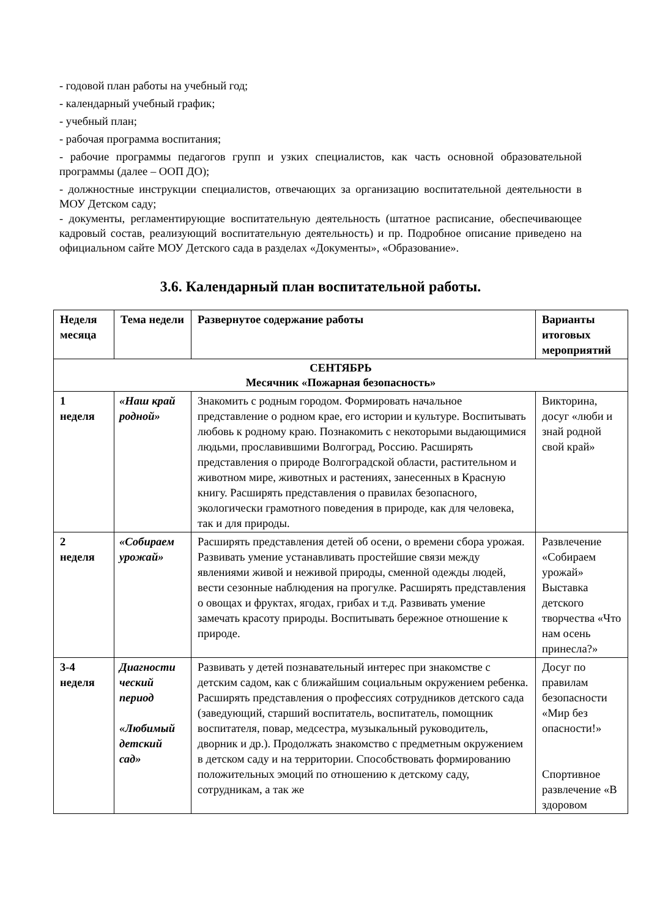- годовой план работы на учебный год;
- календарный учебный график;
- учебный план;
- рабочая программа воспитания;
- рабочие программы педагогов групп и узких специалистов, как часть основной образовательной программы (далее – ООП ДО);
- должностные инструкции специалистов, отвечающих за организацию воспитательной деятельности в МОУ Детском саду;
- документы, регламентирующие воспитательную деятельность (штатное расписание, обеспечивающее кадровый состав, реализующий воспитательную деятельность) и пр. Подробное описание приведено на официальном сайте МОУ Детского сада в разделах «Документы», «Образование».
3.6. Календарный план воспитательной работы.
| Неделя месяца | Тема недели | Развернутое содержание работы | Варианты итоговых мероприятий |
| --- | --- | --- | --- |
| СЕНТЯБРЬ Месячник «Пожарная безопасность» | | | |
| 1 неделя | «Наш край родной» | Знакомить с родным городом. Формировать начальное представление о родном крае, его истории и культуре. Воспитывать любовь к родному краю. Познакомить с некоторыми выдающимися людьми, прославившими Волгоград, Россию. Расширять представления о природе Волгоградской области, растительном и животном мире, животных и растениях, занесенных в Красную книгу. Расширять представления о правилах безопасного, экологически грамотного поведения в природе, как для человека, так и для природы. | Викторина, досуг «люби и знай родной свой край» |
| 2 неделя | «Собираем урожай» | Расширять представления детей об осени, о времени сбора урожая. Развивать умение устанавливать простейшие связи между явлениями живой и неживой природы, сменной одежды людей, вести сезонные наблюдения на прогулке. Расширять представления о овощах и фруктах, ягодах, грибах и т.д. Развивать умение замечать красоту природы. Воспитывать бережное отношение к природе. | Развлечение «Собираем урожай» Выставка детского творчества «Что нам осень принесла?» |
| 3-4 неделя | Диагности ческий период «Любимый детский сад» | Развивать у детей познавательный интерес при знакомстве с детским садом, как с ближайшим социальным окружением ребенка. Расширять представления о профессиях сотрудников детского сада (заведующий, старший воспитатель, воспитатель, помощник воспитателя, повар, медсестра, музыкальный руководитель, дворник и др.). Продолжать знакомство с предметным окружением в детском саду и на территории. Способствовать формированию положительных эмоций по отношению к детскому саду, сотрудникам, а так же | Досуг по правилам безопасности «Мир без опасности!» Спортивное развлечение «В здоровом |